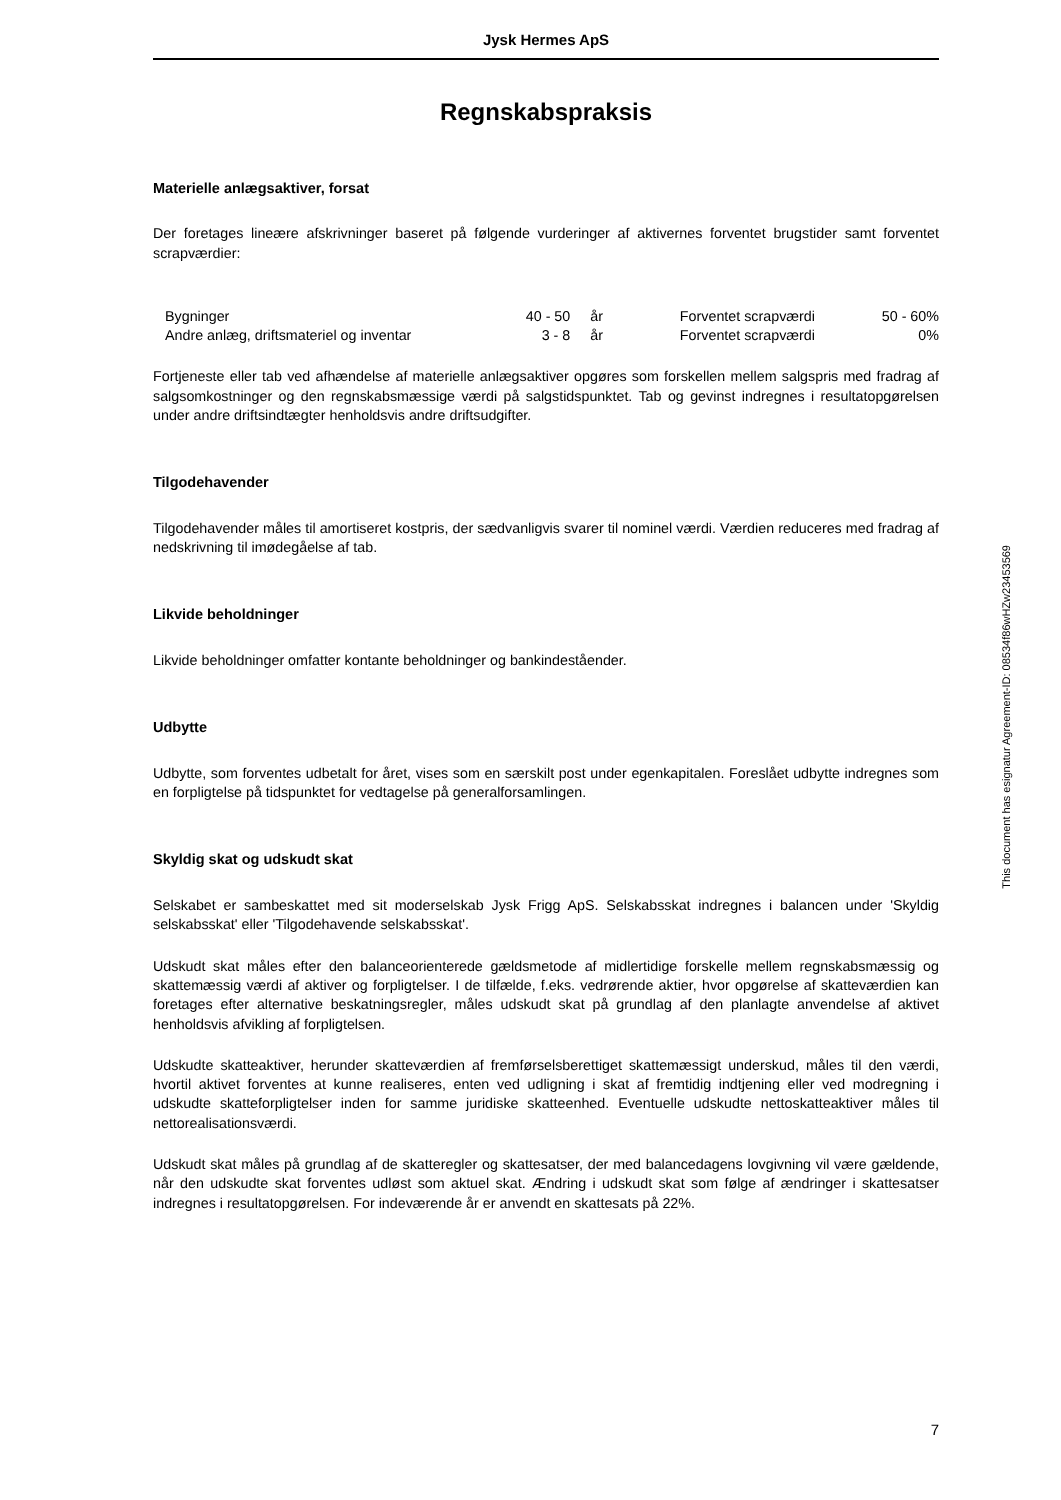Jysk Hermes ApS
Regnskabspraksis
Materielle anlægsaktiver, forsat
Der foretages lineære afskrivninger baseret på følgende vurderinger af aktivernes forventet brugstider samt forventet scrapværdier:
| Bygninger | 40 - 50 | år | Forventet scrapværdi | 50 - 60% |
| Andre anlæg, driftsmateriel og inventar | 3 - 8 | år | Forventet scrapværdi | 0% |
Fortjeneste eller tab ved afhændelse af materielle anlægsaktiver opgøres som forskellen mellem salgspris med fradrag af salgsomkostninger og den regnskabsmæssige værdi på salgstidspunktet. Tab og gevinst indregnes i resultatopgørelsen under andre driftsindtægter henholdsvis andre driftsudgifter.
Tilgodehavender
Tilgodehavender måles til amortiseret kostpris, der sædvanligvis svarer til nominel værdi. Værdien reduceres med fradrag af nedskrivning til imødegåelse af tab.
Likvide beholdninger
Likvide beholdninger omfatter kontante beholdninger og bankindeståender.
Udbytte
Udbytte, som forventes udbetalt for året, vises som en særskilt post under egenkapitalen. Foreslået udbytte indregnes som en forpligtelse på tidspunktet for vedtagelse på generalforsamlingen.
Skyldig skat og udskudt skat
Selskabet er sambeskattet med sit moderselskab Jysk Frigg ApS. Selskabsskat indregnes i balancen under 'Skyldig selskabsskat' eller 'Tilgodehavende selskabsskat'.
Udskudt skat måles efter den balanceorienterede gældsmetode af midlertidige forskelle mellem regnskabsmæssig og skattemæssig værdi af aktiver og forpligtelser. I de tilfælde, f.eks. vedrørende aktier, hvor opgørelse af skatteværdien kan foretages efter alternative beskatningsregler, måles udskudt skat på grundlag af den planlagte anvendelse af aktivet henholdsvis afvikling af forpligtelsen.
Udskudte skatteaktiver, herunder skatteværdien af fremførselsberettiget skattemæssigt underskud, måles til den værdi, hvortil aktivet forventes at kunne realiseres, enten ved udligning i skat af fremtidig indtjening eller ved modregning i udskudte skatteforpligtelser inden for samme juridiske skatteenhed. Eventuelle udskudte nettoskatteaktiver måles til nettorealisationsværdi.
Udskudt skat måles på grundlag af de skatteregler og skattesatser, der med balancedagens lovgivning vil være gældende, når den udskudte skat forventes udløst som aktuel skat. Ændring i udskudt skat som følge af ændringer i skattesatser indregnes i resultatopgørelsen. For indeværende år er anvendt en skattesats på 22%.
7
This document has esignatur Agreement-ID: 08534f86wHZw23453569